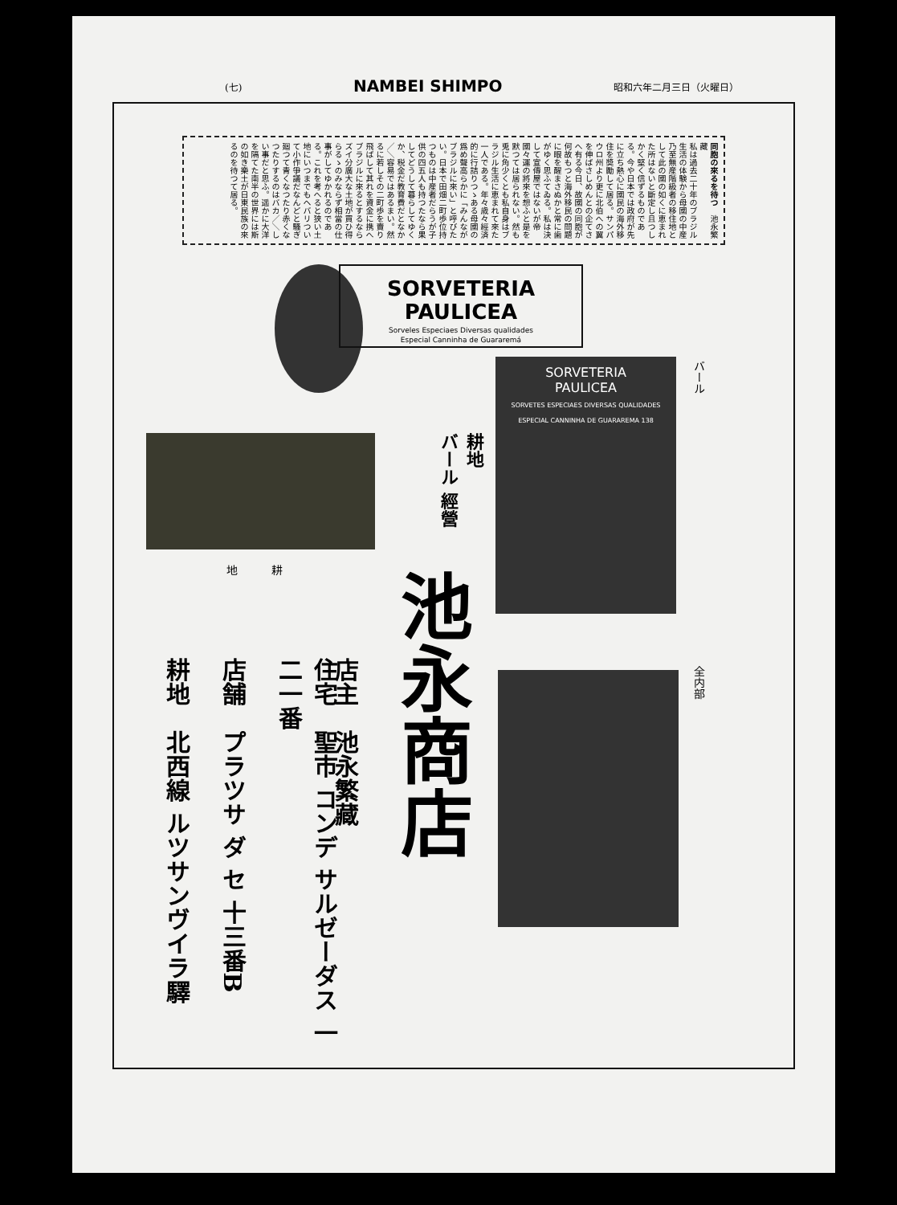(七) NAMBEI SHIMPO 昭和六年二月三日（火曜日）
同胞の來るを待つ　池永繁藏
私は過去二十年のブラジル生活の体験から母國の中産乃至無産階級者の移住地として此の國の如くに恵まれた所はないと斷定し且つしかく堅く信ずるものである。今や日本では政府が先に立ち熱心に國民の海外移住を奬勵して居る。サンパウロ州より更に北伯への翼を伸ばさしめんとの企てさへ有る今日、故國の同胞が何故もつと海外移民の問題に眼を醒まさぬかと常に歯がゆく思ふてゐる。私は決して宣傳屋ではないが帝國々運の將來を想ふと是を默つては居られない。然も兎に角少くとも私自身はブラジル生活に恵まれて來た一人である。年々歳々經済的に行詰りつゝある母國の爲め聲高らかに「みんながブラジルに來い」と呼びたい。日本で田畑二町歩位持つものは中産者だらうが子供の四五人も持つたなら果してどうして暮らしてゆくか、税金だ教育費だとなか／＼容易ではあるまい。然るに若しその二町歩を賣り飛ばして其れを資金に携へブラジルに來るとするならズイ分廣大な土地が買ひ得らるゝのみならず相當の仕事がしてゆかれるのである。これを考へると狭い土地にいつまでもヘバリついて小作爭議だなんどと騷ぎ廻つて青くなつたり赤くなつたりするのはバカ／＼しい事だと思ふ。遥かに大洋を隔てた南半の世界には斯の如き樂土が日東民族の來るのを待つて居る。
SORVETERIA
PAULICEA
Sorveles Especiaes Diversas qualidades
Especial Canninha de Guararemá
地　　　耕
耕地
バール 經營
SORVETERIA
PAULICEA
SORVETES ESPECIAES DIVERSAS QUALIDADES ESPECIAL CANNINHA DE GUARAREMA 138
バール
全内部
池永商店
店主　池永繁藏
住宅　聖市 コンデ サルゼーダス 一二一番
店舗　プラツサ ダ セ 十三番B
耕地　北西線 ルツサンヴイラ驛